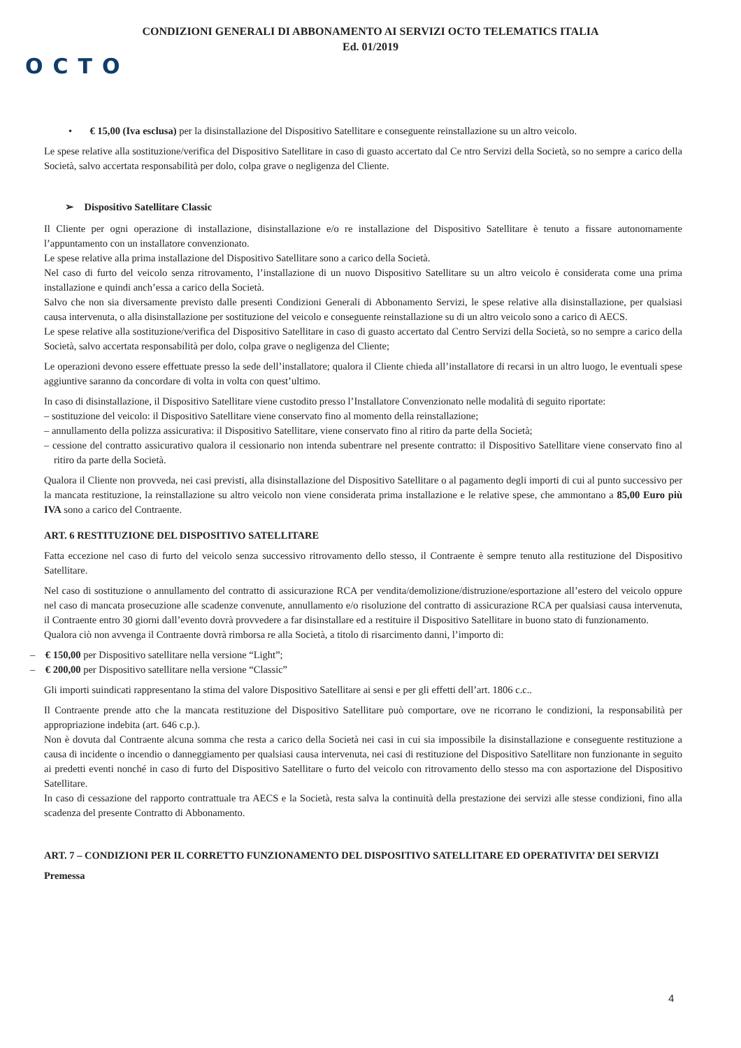CONDIZIONI GENERALI DI ABBONAMENTO AI SERVIZI OCTO TELEMATICS ITALIA
Ed. 01/2019
OCTO
• € 15,00 (Iva esclusa) per la disinstallazione del Dispositivo Satellitare e conseguente reinstallazione su un altro veicolo.
Le spese relative alla sostituzione/verifica del Dispositivo Satellitare in caso di guasto accertato dal Ce ntro Servizi della Società, so no sempre a carico della Società, salvo accertata responsabilità per dolo, colpa grave o negligenza del Cliente.
➢ Dispositivo Satellitare Classic
Il Cliente per ogni operazione di installazione, disinstallazione e/o re installazione del Dispositivo Satellitare è tenuto a fissare autonomamente l’appuntamento con un installatore convenzionato.
Le spese relative alla prima installazione del Dispositivo Satellitare sono a carico della Società.
Nel caso di furto del veicolo senza ritrovamento, l’installazione di un nuovo Dispositivo Satellitare su un altro veicolo è considerata come una prima installazione e quindi anch’essa a carico della Società.
Salvo che non sia diversamente previsto dalle presenti Condizioni Generali di Abbonamento Servizi, le spese relative alla disinstallazione, per qualsiasi causa intervenuta, o alla disinstallazione per sostituzione del veicolo e conseguente reinstallazione su di un altro veicolo sono a carico di AECS.
Le spese relative alla sostituzione/verifica del Dispositivo Satellitare in caso di guasto accertato dal Centro Servizi della Società, so no sempre a carico della Società, salvo accertata responsabilità per dolo, colpa grave o negligenza del Cliente;
Le operazioni devono essere effettuate presso la sede dell’installatore; qualora il Cliente chieda all’installatore di recarsi in un altro luogo, le eventuali spese aggiuntive saranno da concordare di volta in volta con quest’ultimo.
In caso di disinstallazione, il Dispositivo Satellitare viene custodito presso l’Installatore Convenzionato nelle modalità di seguito riportate:
– sostituzione del veicolo: il Dispositivo Satellitare viene conservato fino al momento della reinstallazione;
– annullamento della polizza assicurativa: il Dispositivo Satellitare, viene conservato fino al ritiro da parte della Società;
– cessione del contratto assicurativo qualora il cessionario non intenda subentrare nel presente contratto: il Dispositivo Satellitare viene conservato fino al ritiro da parte della Società.
Qualora il Cliente non provveda, nei casi previsti, alla disinstallazione del Dispositivo Satellitare o al pagamento degli importi di cui al punto successivo per la mancata restituzione, la reinstallazione su altro veicolo non viene considerata prima installazione e le relative spese, che ammontano a 85,00 Euro più IVA sono a carico del Contraente.
ART. 6 RESTITUZIONE DEL DISPOSITIVO SATELLITARE
Fatta eccezione nel caso di furto del veicolo senza successivo ritrovamento dello stesso, il Contraente è sempre tenuto alla restituzione del Dispositivo Satellitare.
Nel caso di sostituzione o annullamento del contratto di assicurazione RCA per vendita/demolizione/distruzione/esportazione all’estero del veicolo oppure nel caso di mancata prosecuzione alle scadenze convenute, annullamento e/o risoluzione del contratto di assicurazione RCA per qualsiasi causa intervenuta, il Contraente entro 30 giorni dall’evento dovrà provvedere a far disinstallare ed a restituire il Dispositivo Satellitare in buono stato di funzionamento.
Qualora ciò non avvenga il Contraente dovrà rimborsa re alla Società, a titolo di risarcimento danni, l’importo di:
– € 150,00 per Dispositivo satellitare nella versione “Light”;
– € 200,00 per Dispositivo satellitare nella versione “Classic”
Gli importi suindicati rappresentano la stima del valore Dispositivo Satellitare ai sensi e per gli effetti dell’art. 1806 c.c..
Il Contraente prende atto che la mancata restituzione del Dispositivo Satellitare può comportare, ove ne ricorrano le condizioni, la responsabilità per appropriazione indebita (art. 646 c.p.).
Non è dovuta dal Contraente alcuna somma che resta a carico della Società nei casi in cui sia impossibile la disinstallazione e conseguente restituzione a causa di incidente o incendio o danneggiamento per qualsiasi causa intervenuta, nei casi di restituzione del Dispositivo Satellitare non funzionante in seguito ai predetti eventi nonché in caso di furto del Dispositivo Satellitare o furto del veicolo con ritrovamento dello stesso ma con asportazione del Dispositivo Satellitare.
In caso di cessazione del rapporto contrattuale tra AECS e la Società, resta salva la continuità della prestazione dei servizi alle stesse condizioni, fino alla scadenza del presente Contratto di Abbonamento.
ART. 7 – CONDIZIONI PER IL CORRETTO FUNZIONAMENTO DEL DISPOSITIVO SATELLITARE ED OPERATIVITA’ DEI SERVIZI
Premessa
4